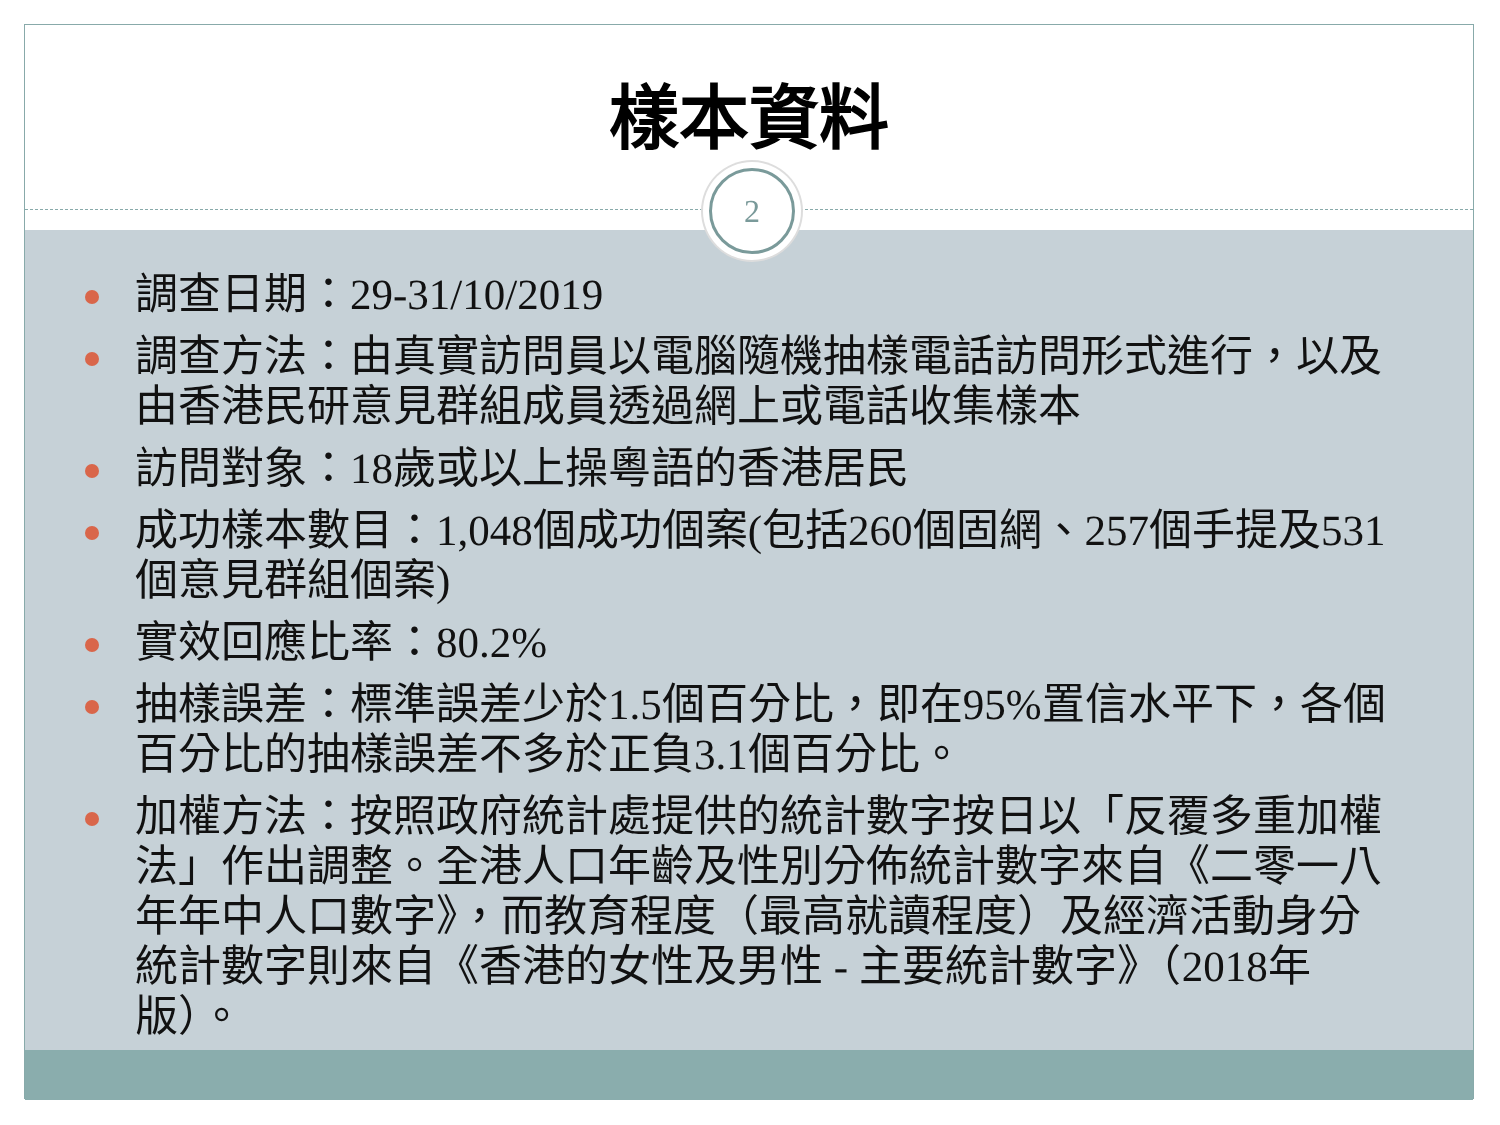樣本資料
2
調查日期：29-31/10/2019
調查方法：由真實訪問員以電腦隨機抽樣電話訪問形式進行，以及由香港民研意見群組成員透過網上或電話收集樣本
訪問對象：18歲或以上操粵語的香港居民
成功樣本數目：1,048個成功個案(包括260個固網、257個手提及531個意見群組個案)
實效回應比率：80.2%
抽樣誤差：標準誤差少於1.5個百分比，即在95%置信水平下，各個百分比的抽樣誤差不多於正負3.1個百分比。
加權方法：按照政府統計處提供的統計數字按日以「反覆多重加權法」作出調整。全港人口年齡及性別分佈統計數字來自《二零一八年年中人口數字》，而教育程度（最高就讀程度）及經濟活動身分統計數字則來自《香港的女性及男性 - 主要統計數字》（2018年版）。